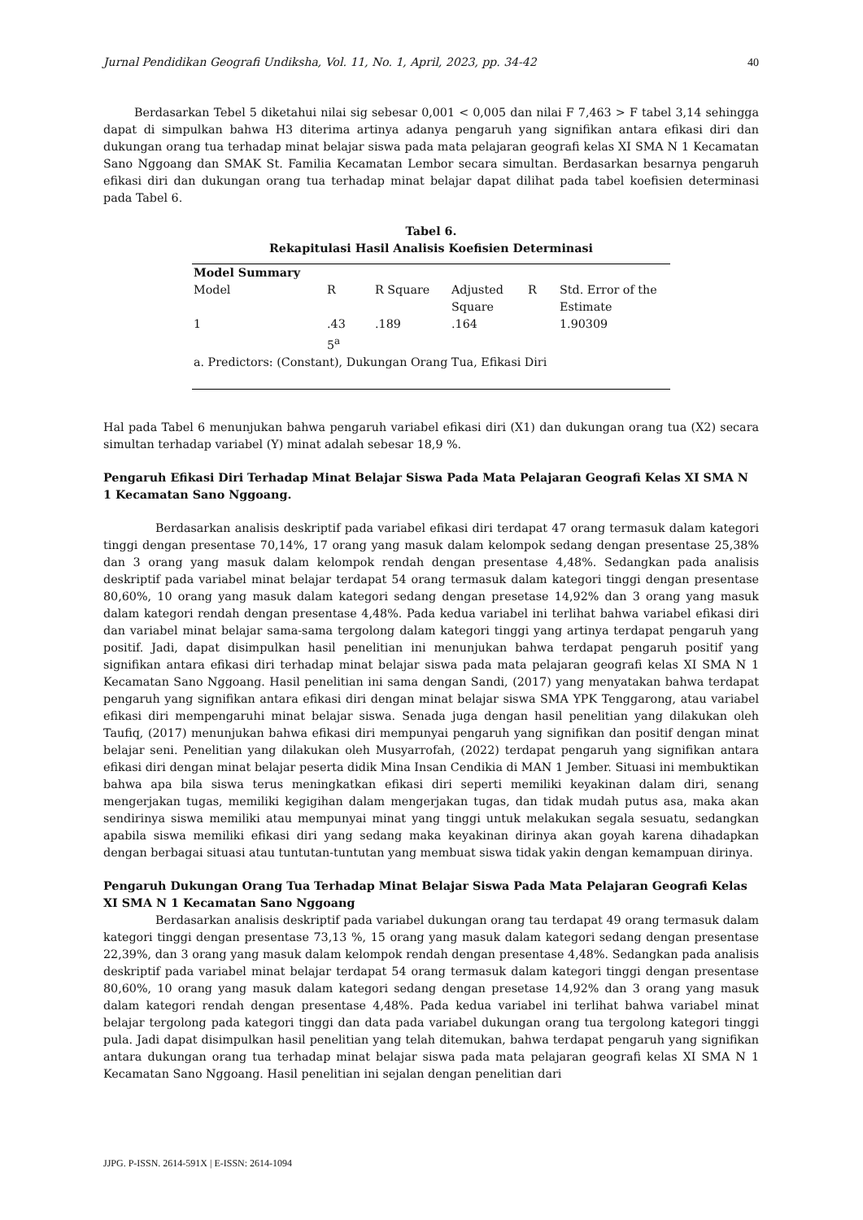Jurnal Pendidikan Geografi Undiksha, Vol. 11, No. 1, April, 2023, pp. 34-42 40
Berdasarkan Tebel 5 diketahui nilai sig sebesar 0,001 < 0,005 dan nilai F 7,463 > F tabel 3,14 sehingga dapat di simpulkan bahwa H3 diterima artinya adanya pengaruh yang signifikan antara efikasi diri dan dukungan orang tua terhadap minat belajar siswa pada mata pelajaran geografi kelas XI SMA N 1 Kecamatan Sano Nggoang dan SMAK St. Familia Kecamatan Lembor secara simultan. Berdasarkan besarnya pengaruh efikasi diri dan dukungan orang tua terhadap minat belajar dapat dilihat pada tabel koefisien determinasi pada Tabel 6.
Tabel 6.
Rekapitulasi Hasil Analisis Koefisien Determinasi
| Model Summary | | | | | |
| --- | --- | --- | --- | --- | --- |
| Model | R | R Square | Adjusted Square | R | Std. Error of the Estimate |
| 1 | .43 5<sup>a</sup> | .189 | .164 | | 1.90309 |
| a. Predictors: (Constant), Dukungan Orang Tua, Efikasi Diri | | | | | |
Hal pada Tabel 6 menunjukan bahwa pengaruh variabel efikasi diri (X1) dan dukungan orang tua (X2) secara simultan terhadap variabel (Y) minat adalah sebesar 18,9 %.
Pengaruh Efikasi Diri Terhadap Minat Belajar Siswa Pada Mata Pelajaran Geografi Kelas XI SMA N 1 Kecamatan Sano Nggoang.
Berdasarkan analisis deskriptif pada variabel efikasi diri terdapat 47 orang termasuk dalam kategori tinggi dengan presentase 70,14%, 17 orang yang masuk dalam kelompok sedang dengan presentase 25,38% dan 3 orang yang masuk dalam kelompok rendah dengan presentase 4,48%. Sedangkan pada analisis deskriptif pada variabel minat belajar terdapat 54 orang termasuk dalam kategori tinggi dengan presentase 80,60%, 10 orang yang masuk dalam kategori sedang dengan presetase 14,92% dan 3 orang yang masuk dalam kategori rendah dengan presentase 4,48%. Pada kedua variabel ini terlihat bahwa variabel efikasi diri dan variabel minat belajar sama-sama tergolong dalam kategori tinggi yang artinya terdapat pengaruh yang positif. Jadi, dapat disimpulkan hasil penelitian ini menunjukan bahwa terdapat pengaruh positif yang signifikan antara efikasi diri terhadap minat belajar siswa pada mata pelajaran geografi kelas XI SMA N 1 Kecamatan Sano Nggoang. Hasil penelitian ini sama dengan Sandi, (2017) yang menyatakan bahwa terdapat pengaruh yang signifikan antara efikasi diri dengan minat belajar siswa SMA YPK Tenggarong, atau variabel efikasi diri mempengaruhi minat belajar siswa. Senada juga dengan hasil penelitian yang dilakukan oleh Taufiq, (2017) menunjukan bahwa efikasi diri mempunyai pengaruh yang signifikan dan positif dengan minat belajar seni. Penelitian yang dilakukan oleh Musyarrofah, (2022) terdapat pengaruh yang signifikan antara efikasi diri dengan minat belajar peserta didik Mina Insan Cendikia di MAN 1 Jember. Situasi ini membuktikan bahwa apa bila siswa terus meningkatkan efikasi diri seperti memiliki keyakinan dalam diri, senang mengerjakan tugas, memiliki kegigihan dalam mengerjakan tugas, dan tidak mudah putus asa, maka akan sendirinya siswa memiliki atau mempunyai minat yang tinggi untuk melakukan segala sesuatu, sedangkan apabila siswa memiliki efikasi diri yang sedang maka keyakinan dirinya akan goyah karena dihadapkan dengan berbagai situasi atau tuntutan-tuntutan yang membuat siswa tidak yakin dengan kemampuan dirinya.
Pengaruh Dukungan Orang Tua Terhadap Minat Belajar Siswa Pada Mata Pelajaran Geografi Kelas XI SMA N 1 Kecamatan Sano Nggoang
Berdasarkan analisis deskriptif pada variabel dukungan orang tau terdapat 49 orang termasuk dalam kategori tinggi dengan presentase 73,13 %, 15 orang yang masuk dalam kategori sedang dengan presentase 22,39%, dan 3 orang yang masuk dalam kelompok rendah dengan presentase 4,48%. Sedangkan pada analisis deskriptif pada variabel minat belajar terdapat 54 orang termasuk dalam kategori tinggi dengan presentase 80,60%, 10 orang yang masuk dalam kategori sedang dengan presetase 14,92% dan 3 orang yang masuk dalam kategori rendah dengan presentase 4,48%. Pada kedua variabel ini terlihat bahwa variabel minat belajar tergolong pada kategori tinggi dan data pada variabel dukungan orang tua tergolong kategori tinggi pula. Jadi dapat disimpulkan hasil penelitian yang telah ditemukan, bahwa terdapat pengaruh yang signifikan antara dukungan orang tua terhadap minat belajar siswa pada mata pelajaran geografi kelas XI SMA N 1 Kecamatan Sano Nggoang. Hasil penelitian ini sejalan dengan penelitian dari
JJPG. P-ISSN. 2614-591X | E-ISSN: 2614-1094